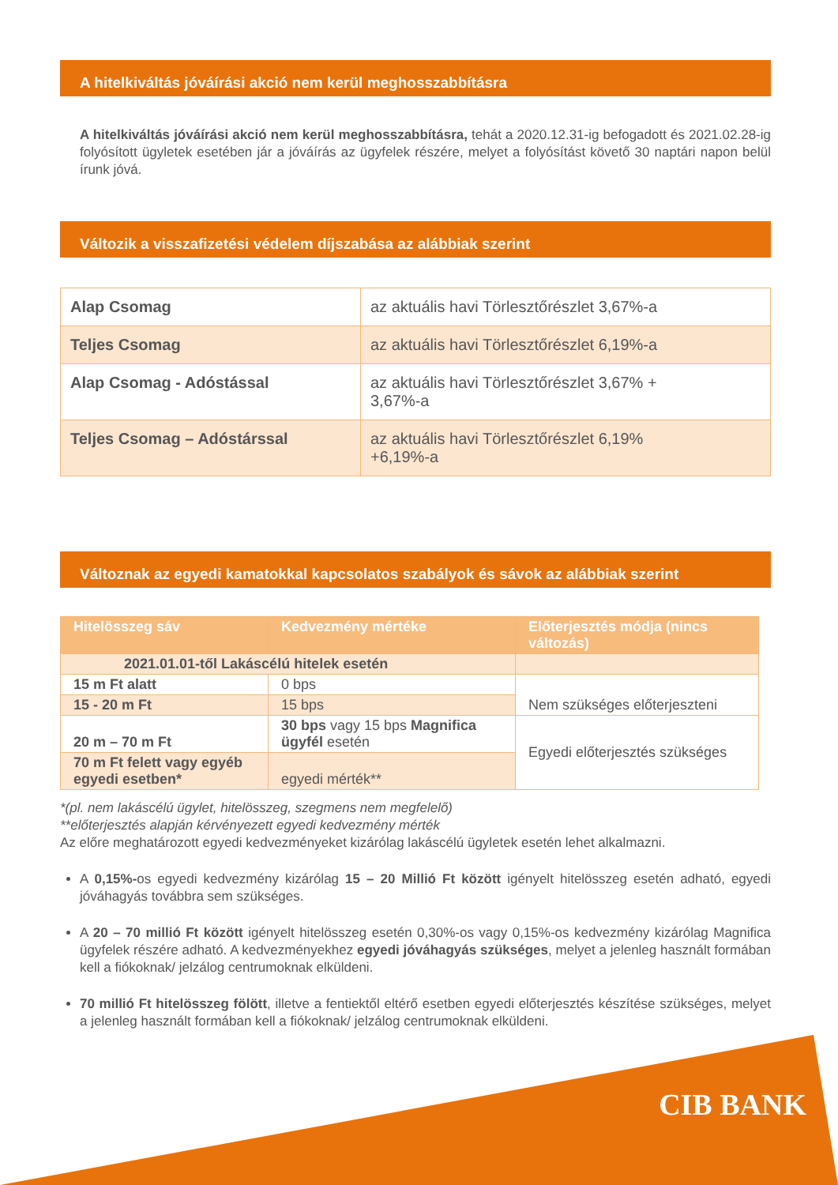A hitelkiváltás jóváírási akció nem kerül meghosszabbításra
A hitelkiváltás jóváírási akció nem kerül meghosszabbításra, tehát a 2020.12.31-ig befogadott és 2021.02.28-ig folyósított ügyletek esetében jár a jóváírás az ügyfelek részére, melyet a folyósítást követő 30 naptári napon belül írunk jóvá.
Változik a visszafizetési védelem díjszabása az alábbiak szerint
| Alap Csomag | az aktuális havi Törlesztőrészlet 3,67%-a |
| Teljes Csomag | az aktuális havi Törlesztőrészlet 6,19%-a |
| Alap Csomag - Adóstással | az aktuális havi Törlesztőrészlet 3,67% + 3,67%-a |
| Teljes Csomag – Adóstárssal | az aktuális havi Törlesztőrészlet 6,19% +6,19%-a |
Változnak az egyedi kamatokkal kapcsolatos szabályok és sávok az alábbiak szerint
| Hitelösszeg sáv | Kedvezmény mértéke | Előterjesztés módja (nincs változás) |
| --- | --- | --- |
| 2021.01.01-től Lakáscélú hitelek esetén | | |
| 15 m Ft alatt | 0 bps | Nem szükséges előterjeszteni |
| 15 - 20 m Ft | 15 bps | |
| 20 m – 70 m Ft | 30 bps vagy 15 bps Magnifica ügyfél esetén | Egyedi előterjesztés szükséges |
| 70 m Ft felett vagy egyéb egyedi esetben* | egyedi mérték** | |
*(pl. nem lakáscélú ügylet, hitelösszeg, szegmens nem megfelelő)
**előterjesztés alapján kérvényezett egyedi kedvezmény mérték
Az előre meghatározott egyedi kedvezményeket kizárólag lakáscélú ügyletek esetén lehet alkalmazni.
A 0,15%-os egyedi kedvezmény kizárólag 15 – 20 Millió Ft között igényelt hitelösszeg esetén adható, egyedi jóváhagyás továbbra sem szükséges.
A 20 – 70 millió Ft között igényelt hitelösszeg esetén 0,30%-os vagy 0,15%-os kedvezmény kizárólag Magnifica ügyfelek részére adható. A kedvezményekhez egyedi jóváhagyás szükséges, melyet a jelenleg használt formában kell a fiókoknak/ jelzálog centrumoknak elküldeni.
70 millió Ft hitelösszeg fölött, illetve a fentiektől eltérő esetben egyedi előterjesztés készítése szükséges, melyet a jelenleg használt formában kell a fiókoknak/ jelzálog centrumoknak elküldeni.
CIB BANK